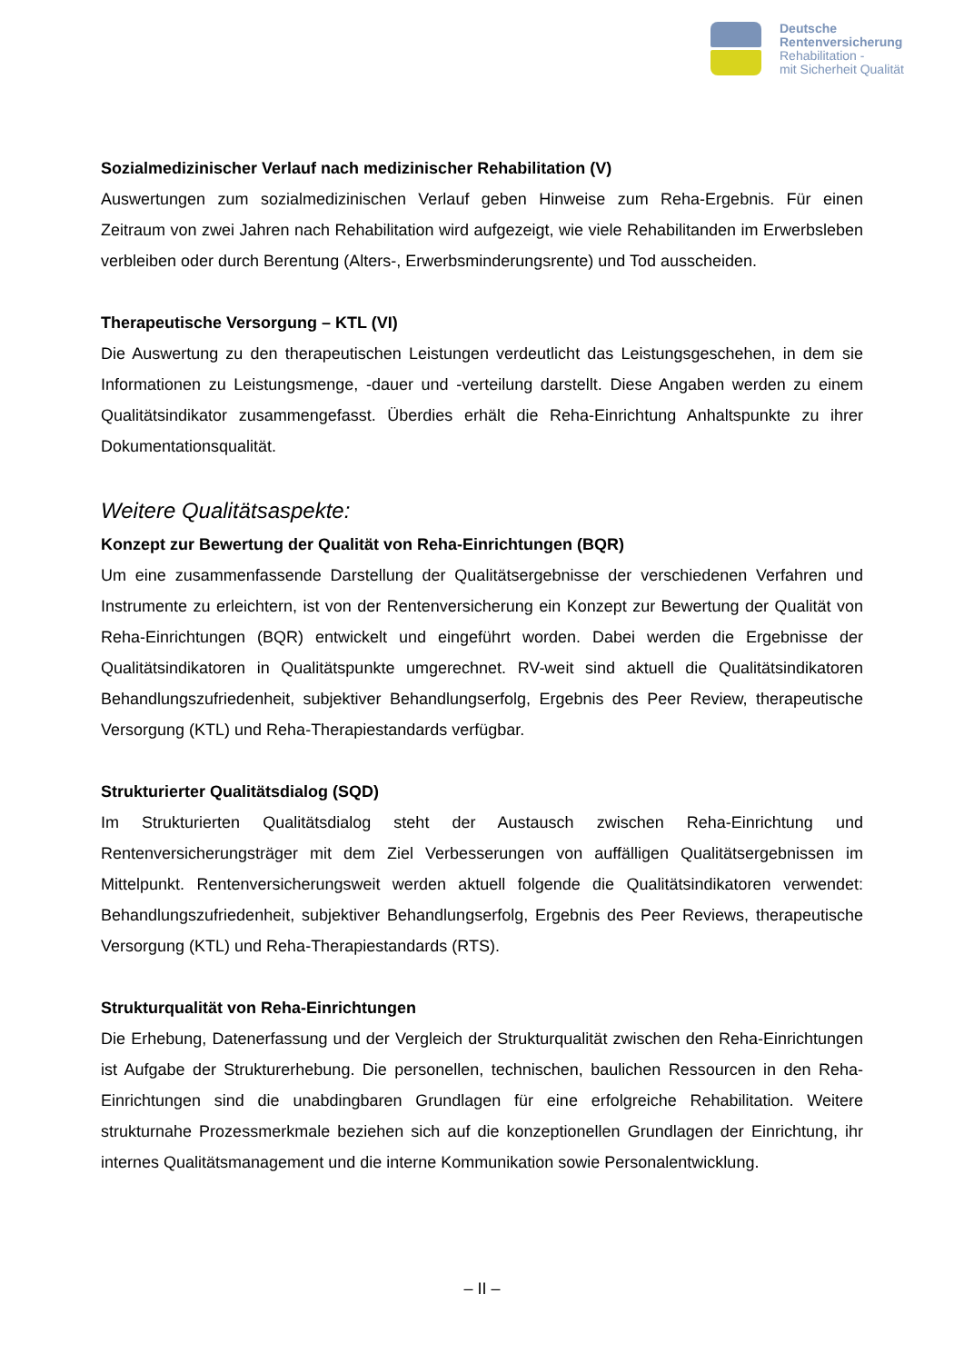Deutsche
Rentenversicherung
Rehabilitation -
mit Sicherheit Qualität
Sozialmedizinischer Verlauf nach medizinischer Rehabilitation (V)
Auswertungen zum sozialmedizinischen Verlauf geben Hinweise zum Reha-Ergebnis. Für einen Zeitraum von zwei Jahren nach Rehabilitation wird aufgezeigt, wie viele Rehabilitanden im Erwerbsleben verbleiben oder durch Berentung (Alters-, Erwerbsminderungsrente) und Tod ausscheiden.
Therapeutische Versorgung – KTL (VI)
Die Auswertung zu den therapeutischen Leistungen verdeutlicht das Leistungsgeschehen, in dem sie Informationen zu Leistungsmenge, -dauer und -verteilung darstellt. Diese Angaben werden zu einem Qualitätsindikator zusammengefasst. Überdies erhält die Reha-Einrichtung Anhaltspunkte zu ihrer Dokumentationsqualität.
Weitere Qualitätsaspekte:
Konzept zur Bewertung der Qualität von Reha-Einrichtungen (BQR)
Um eine zusammenfassende Darstellung der Qualitätsergebnisse der verschiedenen Verfahren und Instrumente zu erleichtern, ist von der Rentenversicherung ein Konzept zur Bewertung der Qualität von Reha-Einrichtungen (BQR) entwickelt und eingeführt worden. Dabei werden die Ergebnisse der Qualitätsindikatoren in Qualitätspunkte umgerechnet. RV-weit sind aktuell die Qualitätsindikatoren Behandlungszufriedenheit, subjektiver Behandlungserfolg, Ergebnis des Peer Review, therapeutische Versorgung (KTL) und Reha-Therapiestandards verfügbar.
Strukturierter Qualitätsdialog (SQD)
Im Strukturierten Qualitätsdialog steht der Austausch zwischen Reha-Einrichtung und Rentenversicherungsträger mit dem Ziel Verbesserungen von auffälligen Qualitätsergebnissen im Mittelpunkt. Rentenversicherungsweit werden aktuell folgende die Qualitätsindikatoren verwendet: Behandlungszufriedenheit, subjektiver Behandlungserfolg, Ergebnis des Peer Reviews, therapeutische Versorgung (KTL) und Reha-Therapiestandards (RTS).
Strukturqualität von Reha-Einrichtungen
Die Erhebung, Datenerfassung und der Vergleich der Strukturqualität zwischen den Reha-Einrichtungen ist Aufgabe der Strukturerhebung. Die personellen, technischen, baulichen Ressourcen in den Reha-Einrichtungen sind die unabdingbaren Grundlagen für eine erfolgreiche Rehabilitation. Weitere strukturnahe Prozessmerkmale beziehen sich auf die konzeptionellen Grundlagen der Einrichtung, ihr internes Qualitätsmanagement und die interne Kommunikation sowie Personalentwicklung.
– II –